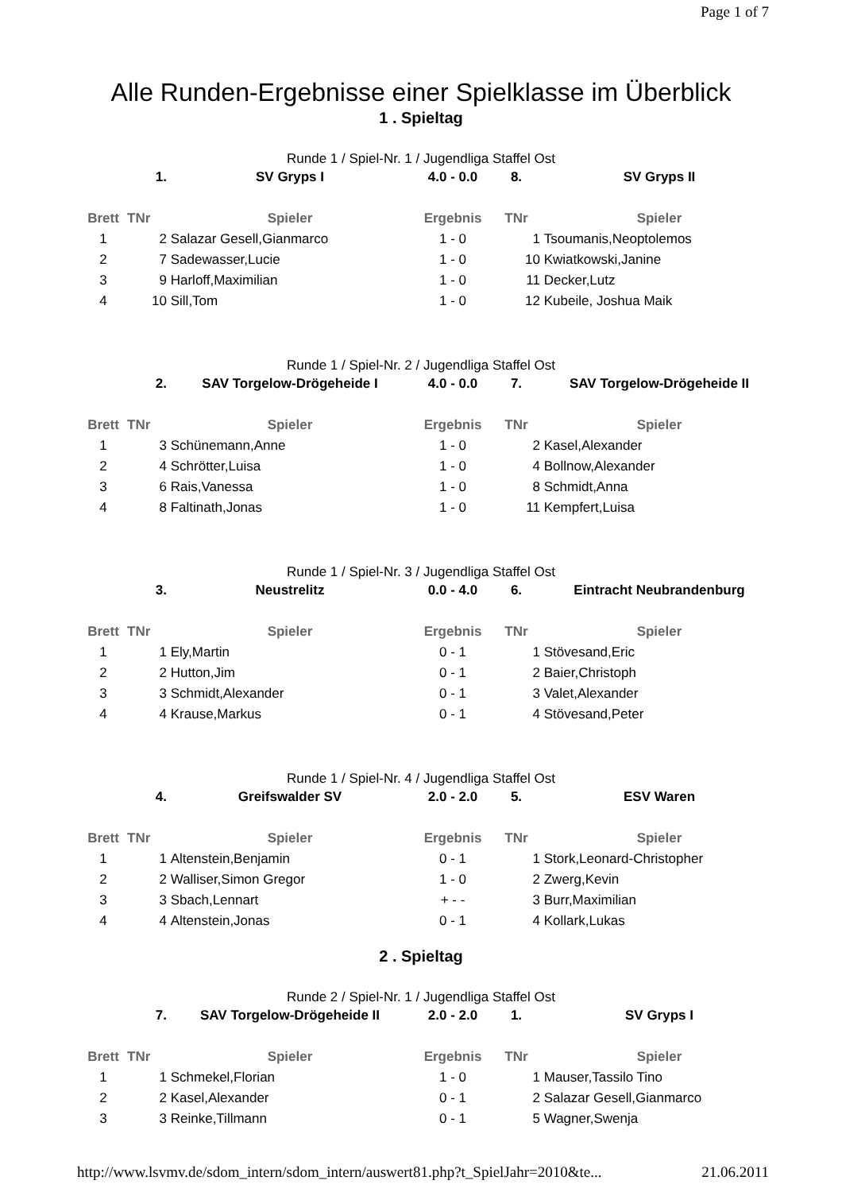Page 1 of 7
Alle Runden-Ergebnisse einer Spielklasse im Überblick
1 . Spieltag
Runde 1 / Spiel-Nr. 1 / Jugendliga Staffel Ost
| | 1. | SV Gryps I | 4.0 - 0.0 | 8. | SV Gryps II |
| Brett | TNr | Spieler | Ergebnis | TNr | Spieler |
| 1 | 2 | Salazar Gesell,Gianmarco | 1 - 0 | 1 | Tsoumanis,Neoptolemos |
| 2 | 7 | Sadewasser,Lucie | 1 - 0 | 10 | Kwiatkowski,Janine |
| 3 | 9 | Harloff,Maximilian | 1 - 0 | 11 | Decker,Lutz |
| 4 | 10 | Sill,Tom | 1 - 0 | 12 | Kubeile, Joshua Maik |
Runde 1 / Spiel-Nr. 2 / Jugendliga Staffel Ost
| | 2. | SAV Torgelow-Drögeheide I | 4.0 - 0.0 | 7. | SAV Torgelow-Drögeheide II |
| Brett | TNr | Spieler | Ergebnis | TNr | Spieler |
| 1 | 3 | Schünemann,Anne | 1 - 0 | 2 | Kasel,Alexander |
| 2 | 4 | Schrötter,Luisa | 1 - 0 | 4 | Bollnow,Alexander |
| 3 | 6 | Rais,Vanessa | 1 - 0 | 8 | Schmidt,Anna |
| 4 | 8 | Faltinath,Jonas | 1 - 0 | 11 | Kempfert,Luisa |
Runde 1 / Spiel-Nr. 3 / Jugendliga Staffel Ost
| | 3. | Neustrelitz | 0.0 - 4.0 | 6. | Eintracht Neubrandenburg |
| Brett | TNr | Spieler | Ergebnis | TNr | Spieler |
| 1 | 1 | Ely,Martin | 0 - 1 | 1 | Stövesand,Eric |
| 2 | 2 | Hutton,Jim | 0 - 1 | 2 | Baier,Christoph |
| 3 | 3 | Schmidt,Alexander | 0 - 1 | 3 | Valet,Alexander |
| 4 | 4 | Krause,Markus | 0 - 1 | 4 | Stövesand,Peter |
Runde 1 / Spiel-Nr. 4 / Jugendliga Staffel Ost
| | 4. | Greifswalder SV | 2.0 - 2.0 | 5. | ESV Waren |
| Brett | TNr | Spieler | Ergebnis | TNr | Spieler |
| 1 | 1 | Altenstein,Benjamin | 0 - 1 | 1 | Stork,Leonard-Christopher |
| 2 | 2 | Walliser,Simon Gregor | 1 - 0 | 2 | Zwerg,Kevin |
| 3 | 3 | Sbach,Lennart | + - - | 3 | Burr,Maximilian |
| 4 | 4 | Altenstein,Jonas | 0 - 1 | 4 | Kollark,Lukas |
2 . Spieltag
Runde 2 / Spiel-Nr. 1 / Jugendliga Staffel Ost
| | 7. | SAV Torgelow-Drögeheide II | 2.0 - 2.0 | 1. | SV Gryps I |
| Brett | TNr | Spieler | Ergebnis | TNr | Spieler |
| 1 | 1 | Schmekel,Florian | 1 - 0 | 1 | Mauser,Tassilo Tino |
| 2 | 2 | Kasel,Alexander | 0 - 1 | 2 | Salazar Gesell,Gianmarco |
| 3 | 3 | Reinke,Tillmann | 0 - 1 | 5 | Wagner,Swenja |
http://www.lsvmv.de/sdom_intern/sdom_intern/auswert81.php?t_SpielJahr=2010&te... 21.06.2011